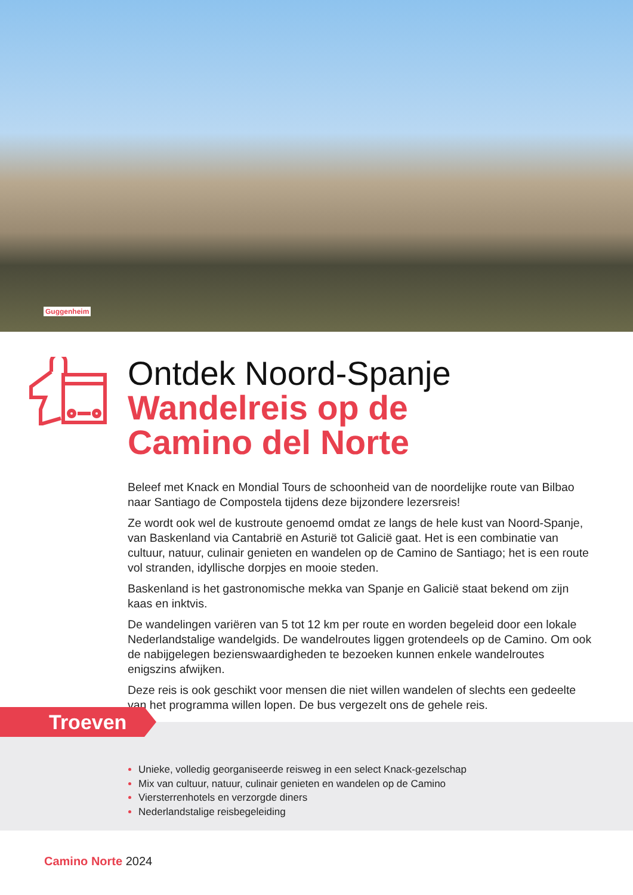Guggenheim
Ontdek Noord-Spanje
Wandelreis op de
Camino del Norte
Beleef met Knack en Mondial Tours de schoonheid van de noordelijke route van Bilbao naar Santiago de Compostela tijdens deze bijzondere lezersreis!
Ze wordt ook wel de kustroute genoemd omdat ze langs de hele kust van Noord-Spanje, van Baskenland via Cantabrië en Asturië tot Galicië gaat. Het is een combinatie van cultuur, natuur, culinair genieten en wandelen op de Camino de Santiago; het is een route vol stranden, idyllische dorpjes en mooie steden.
Baskenland is het gastronomische mekka van Spanje en Galicië staat bekend om zijn kaas en inktvis.
De wandelingen variëren van 5 tot 12 km per route en worden begeleid door een lokale Nederlandstalige wandelgids. De wandelroutes liggen grotendeels op de Camino. Om ook de nabijgelegen bezienswaardigheden te bezoeken kunnen enkele wandelroutes enigszins afwijken.
Deze reis is ook geschikt voor mensen die niet willen wandelen of slechts een gedeelte van het programma willen lopen. De bus vergezelt ons de gehele reis.
Troeven
Unieke, volledig georganiseerde reisweg in een select Knack-gezelschap
Mix van cultuur, natuur, culinair genieten en wandelen op de Camino
Viersterrenhotels en verzorgde diners
Nederlandstalige reisbegeleiding
Camino Norte 2024